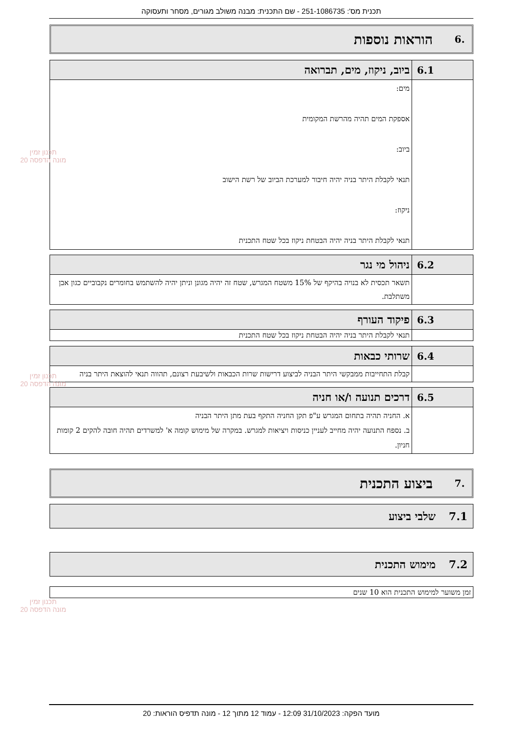תכנית מס': 251-1086735 - שם התכנית: מבנה משולב מגורים, מסחר ותעסוקה
.6 הוראות נוספות
| 6.1 | ביוב, ניקוז, מים, תברואה |
| --- | --- |
| | מים: אספקת המים תהיה מהרשת המקומית ביוב: תנאי לקבלת היתר בניה יהיה חיבור למערכת הביוב של רשת הישוב ניקוז: תנאי לקבלת היתר בניה יהיה הבטחת ניקוז בכל שטח התכנית |
| 6.2 | ניהול מי נגר |
| --- | --- |
| | תשאר תכסית לא בנויה בהיקף של 15% משטח המגרש, שטח זה יהיה מגונן וניתן יהיה להשתמש בחומרים נקבוביים כגון אבן משתלבת. |
| 6.3 | פיקוד העורף |
| --- | --- |
| | תנאי לקבלת היתר בניה יהיה הבטחת ניקוז בכל שטח התכנית |
| 6.4 | שרותי כבאות |
| --- | --- |
| | קבלת התחייבות ממבקשי היתר הבניה לביצוע דרישות שרות הכבאות ולשיבעת רצונם, תהווה תנאי להוצאת היתר בניה |
| 6.5 | דרכים תנועה ו/או חניה |
| --- | --- |
| | א. החניה תהיה בתחום המגרש ע"פ תקן החניה התקף בעת מתן היתר הבניה ב. נספח התנועה יהיה מחייב לעניין כניסות ויציאות למגרש. במקרה של מימוש קומה א' למשרדים תהיה חובה להקים 2 קומות חניון. |
.7 ביצוע התכנית
7.1 שלבי ביצוע
7.2 מימוש התכנית
| זמן משוער למימוש התכנית הוא 10 שנים |
תכנון זמין
מונה הדפסה 20
תכנון זמין
מונה הדפסה 20
תכנון זמין
מונה הדפסה 20
מועד הפקה: 31/10/2023 12:09 - עמוד 12 מתוך 12 - מונה תדפיס הוראות: 20